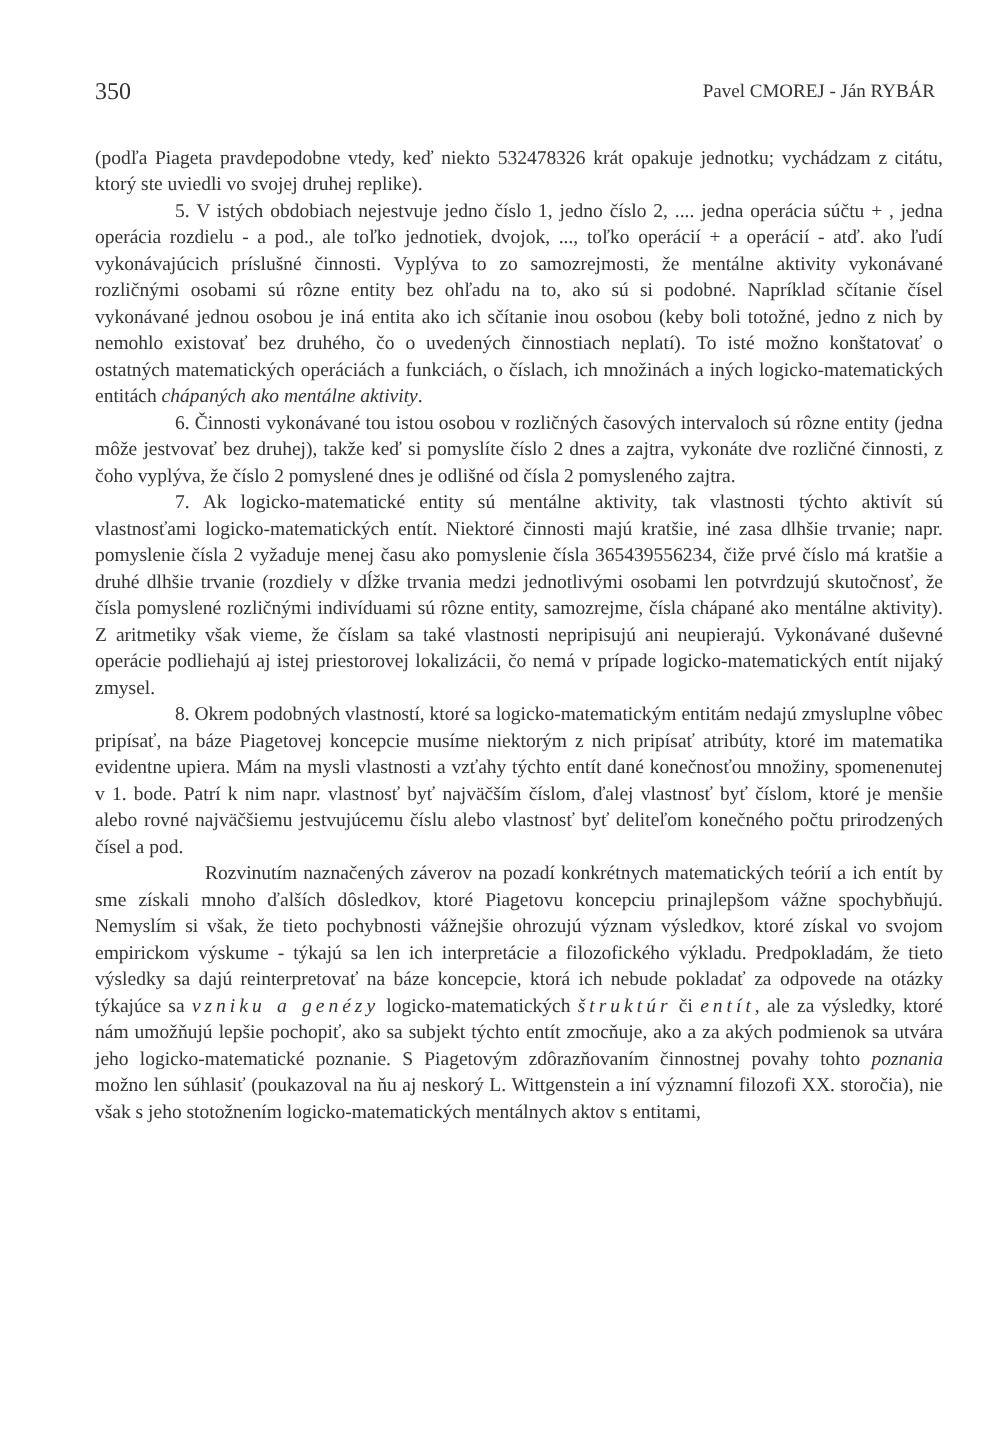350 Pavel CMOREJ - Ján RYBÁR
(podľa Piageta pravdepodobne vtedy, keď niekto 532478326 krát opakuje jednotku; vychádzam z citátu, ktorý ste uviedli vo svojej druhej replike).
5. V istých obdobiach nejestvuje jedno číslo 1, jedno číslo 2, .... jedna operácia súčtu + , jedna operácia rozdielu - a pod., ale toľko jednotiek, dvojok, ..., toľko operácií + a operácií - atď. ako ľudí vykonávajúcich príslušné činnosti. Vyplýva to zo samozrejmosti, že mentálne aktivity vykonávané rozličnými osobami sú rôzne entity bez ohľadu na to, ako sú si podobné. Napríklad sčítanie čísel vykonávané jednou osobou je iná entita ako ich sčítanie inou osobou (keby boli totožné, jedno z nich by nemohlo existovať bez druhého, čo o uvedených činnostiach neplatí). To isté možno konštatovať o ostatných matematických operáciách a funkciách, o číslach, ich množinách a iných logicko-matematických entitách chápaných ako mentálne aktivity.
6. Činnosti vykonávané tou istou osobou v rozličných časových intervaloch sú rôzne entity (jedna môže jestvovať bez druhej), takže keď si pomyslíte číslo 2 dnes a zajtra, vykonáte dve rozličné činnosti, z čoho vyplýva, že číslo 2 pomyslené dnes je odlišné od čísla 2 pomysleného zajtra.
7. Ak logicko-matematické entity sú mentálne aktivity, tak vlastnosti týchto aktivít sú vlastnosťami logicko-matematických entít. Niektoré činnosti majú kratšie, iné zasa dlhšie trvanie; napr. pomyslenie čísla 2 vyžaduje menej času ako pomyslenie čísla 365439556234, čiže prvé číslo má kratšie a druhé dlhšie trvanie (rozdiely v dĺžke trvania medzi jednotlivými osobami len potvrdzujú skutočnosť, že čísla pomyslené rozličnými indivíduami sú rôzne entity, samozrejme, čísla chápané ako mentálne aktivity). Z aritmetiky však vieme, že číslam sa také vlastnosti nepripisujú ani neupierajú. Vykonávané duševné operácie podliehajú aj istej priestorovej lokalizácii, čo nemá v prípade logicko-matematických entít nijaký zmysel.
8. Okrem podobných vlastností, ktoré sa logicko-matematickým entitám nedajú zmysluplne vôbec pripísať, na báze Piagetovej koncepcie musíme niektorým z nich pripísať atribúty, ktoré im matematika evidentne upiera. Mám na mysli vlastnosti a vzťahy týchto entít dané konečnosťou množiny, spomenenutej v 1. bode. Patrí k nim napr. vlastnosť byť najväčším číslom, ďalej vlastnosť byť číslom, ktoré je menšie alebo rovné najväčšiemu jestvujúcemu číslu alebo vlastnosť byť deliteľom konečného počtu prirodzených čísel a pod.
Rozvinutím naznačených záverov na pozadí konkrétnych matematických teórií a ich entít by sme získali mnoho ďalších dôsledkov, ktoré Piagetovu koncepciu prinajlepšom vážne spochybňujú. Nemyslím si však, že tieto pochybnosti vážnejšie ohrozujú význam výsledkov, ktoré získal vo svojom empirickom výskume - týkajú sa len ich interpretácie a filozofického výkladu. Predpokladám, že tieto výsledky sa dajú reinterpretovať na báze koncepcie, ktorá ich nebude pokladať za odpovede na otázky týkajúce sa vzniku a genézy logicko-matematických štruktúr či entít, ale za výsledky, ktoré nám umožňujú lepšie pochopiť, ako sa subjekt týchto entít zmocňuje, ako a za akých podmienok sa utvára jeho logicko-matematické poznanie. S Piagetovým zdôrazňovaním činnostnej povahy tohto poznania možno len súhlasiť (poukazoval na ňu aj neskorý L. Wittgenstein a iní významní filozofi XX. storočia), nie však s jeho stotožnením logicko-matematických mentálnych aktov s entitami,